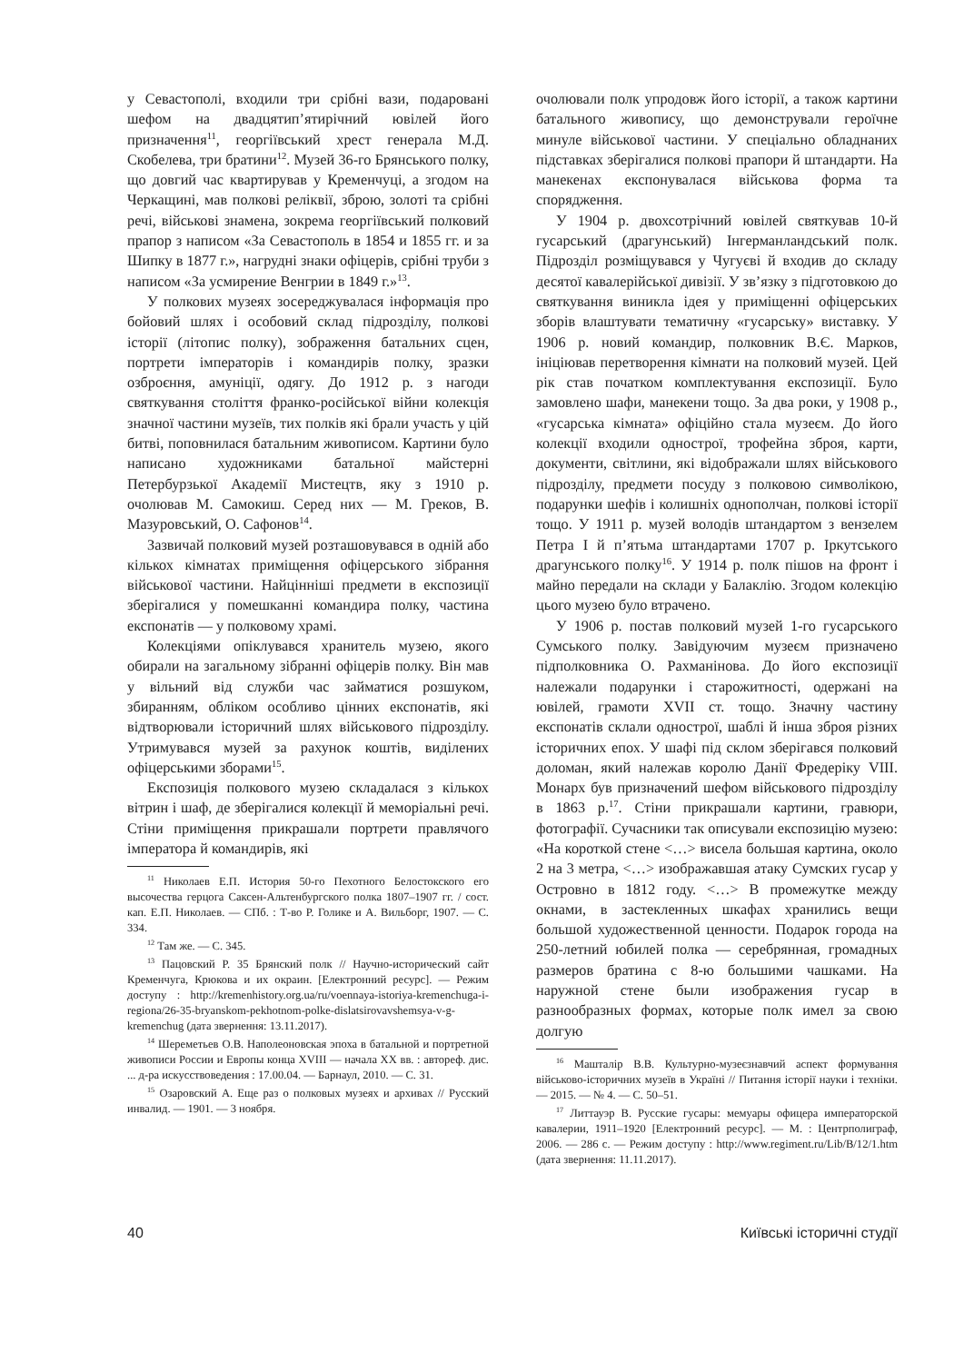у Севастополі, входили три срібні вази, подаровані шефом на двадцятип’ятирічний ювілей його призначення<sup>11</sup>, георгіївський хрест генерала М.Д. Скобелева, три братини<sup>12</sup>. Музей 36-го Брянського полку, що довгий час квартирував у Кременчуці, а згодом на Черкащині, мав полкові реліквії, зброю, золоті та срібні речі, військові знамена, зокрема георгіївський полковий прапор з написом «За Севастополь в 1854 и 1855 гг. и за Шипку в 1877 г.», нагрудні знаки офіцерів, срібні труби з написом «За усмирение Венгрии в 1849 г.»<sup>13</sup>.
У полкових музеях зосереджувалася інформація про бойовий шлях і особовий склад підрозділу, полкові історії (літопис полку), зображення батальних сцен, портрети імператорів і командирів полку, зразки озброєння, амуніції, одягу. До 1912 р. з нагоди святкування століття франко-російської війни колекція значної частини музеїв, тих полків які брали участь у цій битві, поповнилася батальним живописом. Картини було написано художниками батальної майстерні Петербурзької Академії Мистецтв, яку з 1910 р. очолював М. Самокиш. Серед них — М. Греков, В. Мазуровський, О. Сафонов<sup>14</sup>.
Зазвичай полковий музей розташовувався в одній або кількох кімнатах приміщення офіцерського зібрання військової частини. Найцінніші предмети в експозиції зберігалися у помешканні командира полку, частина експонатів — у полковому храмі.
Колекціями опіклувався хранитель музею, якого обирали на загальному зібранні офіцерів полку. Він мав у вільний від служби час займатися розшуком, збиранням, обліком особливо цінних експонатів, які відтворювали історичний шлях військового підрозділу. Утримувався музей за рахунок коштів, виділених офіцерськими зборами<sup>15</sup>.
Експозиція полкового музею складалася з кількох вітрин і шаф, де зберігалися колекції й меморіальні речі. Стіни приміщення прикрашали портрети правлячого імператора й командирів, які
<sup>11</sup> Николаев Е.П. История 50-го Пехотного Белостокского его высочества герцога Саксен-Альтенбургского полка 1807–1907 гг. / сост. кап. Е.П. Николаев. — СПб. : Т-во Р. Голике и А. Вильборг, 1907. — С. 334.
<sup>12</sup> Там же. — С. 345.
<sup>13</sup> Пацовский Р. 35 Брянский полк // Научно-исторический сайт Кременчуга, Крюкова и их окраин. [Електронний ресурс]. — Режим доступу : http://kremenhistory.org.ua/ru/voennaya-istoriya-kremenchuga-i-regiona/26-35-bryanskom-pekhotnom-polke-dislatsirovavshemsya-v-g-kremenchug (дата звернення: 13.11.2017).
<sup>14</sup> Шереметьев О.В. Наполеоновская эпоха в батальной и портретной живописи России и Европы конца XVIII — начала XX вв. : автореф. дис. ... д-ра искусствоведения : 17.00.04. — Барнаул, 2010. — С. 31.
<sup>15</sup> Озаровский А. Еще раз о полковых музеях и архивах // Русский инвалид. — 1901. — 3 ноября.
очолювали полк упродовж його історії, а також картини батального живопису, що демонстрували героїчне минуле військової частини. У спеціально обладнаних підставках зберігалися полкові прапори й штандарти. На манекенах експонувалася військова форма та спорядження.
У 1904 р. двохсотрічний ювілей святкував 10-й гусарський (драгунський) Інгерманландський полк. Підрозділ розміщувався у Чугуєві й входив до складу десятої кавалерійської дивізії. У зв’язку з підготовкою до святкування виникла ідея у приміщенні офіцерських зборів влаштувати тематичну «гусарську» виставку. У 1906 р. новий командир, полковник В.Є. Марков, ініціював перетворення кімнати на полковий музей. Цей рік став початком комплектування експозиції. Було замовлено шафи, манекени тощо. За два роки, у 1908 р., «гусарська кімната» офіційно стала музеєм. До його колекції входили однострої, трофейна зброя, карти, документи, світлини, які відображали шлях військового підрозділу, предмети посуду з полковою символікою, подарунки шефів і колишніх однополчан, полкові історії тощо. У 1911 р. музей володів штандартом з вензелем Петра I й п’ятьма штандартами 1707 р. Іркутського драгунського полку<sup>16</sup>. У 1914 р. полк пішов на фронт і майно передали на склади у Балаклію. Згодом колекцію цього музею було втрачено.
У 1906 р. постав полковий музей 1-го гусарського Сумського полку. Завідуючим музеєм призначено підполковника О. Рахманінова. До його експозиції належали подарунки і старожитності, одержані на ювілей, грамоти XVII ст. тощо. Значну частину експонатів склали однострої, шаблі й інша зброя різних історичних епох. У шафі під склом зберігався полковий доломан, який належав королю Данії Фредеріку VIII. Монарх був призначений шефом військового підрозділу в 1863 р.<sup>17</sup>. Стіни прикрашали картини, гравюри, фотографії. Сучасники так описували експозицію музею: «На короткой стене <…> висела большая картина, около 2 на 3 метра, <…> изображавшая атаку Сумских гусар у Островно в 1812 году. <…> В промежутке между окнами, в застекленных шкафах хранились вещи большой художественной ценности. Подарок города на 250-летний юбилей полка — серебрянная, громадных размеров братина с 8-ю большими чашками. На наружной стене были изображения гусар в разнообразных формах, которые полк имел за свою долгую
<sup>16</sup> Машталір В.В. Культурно-музеєзнавчий аспект формування військово-історичних музеїв в Україні // Питання історії науки і техніки. — 2015. — № 4. — С. 50–51.
<sup>17</sup> Литтауэр В. Русские гусары: мемуары офицера императорской кавалерии, 1911–1920 [Електронний ресурс]. — М. : Центрполиграф, 2006. — 286 с. — Режим доступу : http://www.regiment.ru/Lib/B/12/1.htm (дата звернення: 11.11.2017).
40 Київські історичні студії